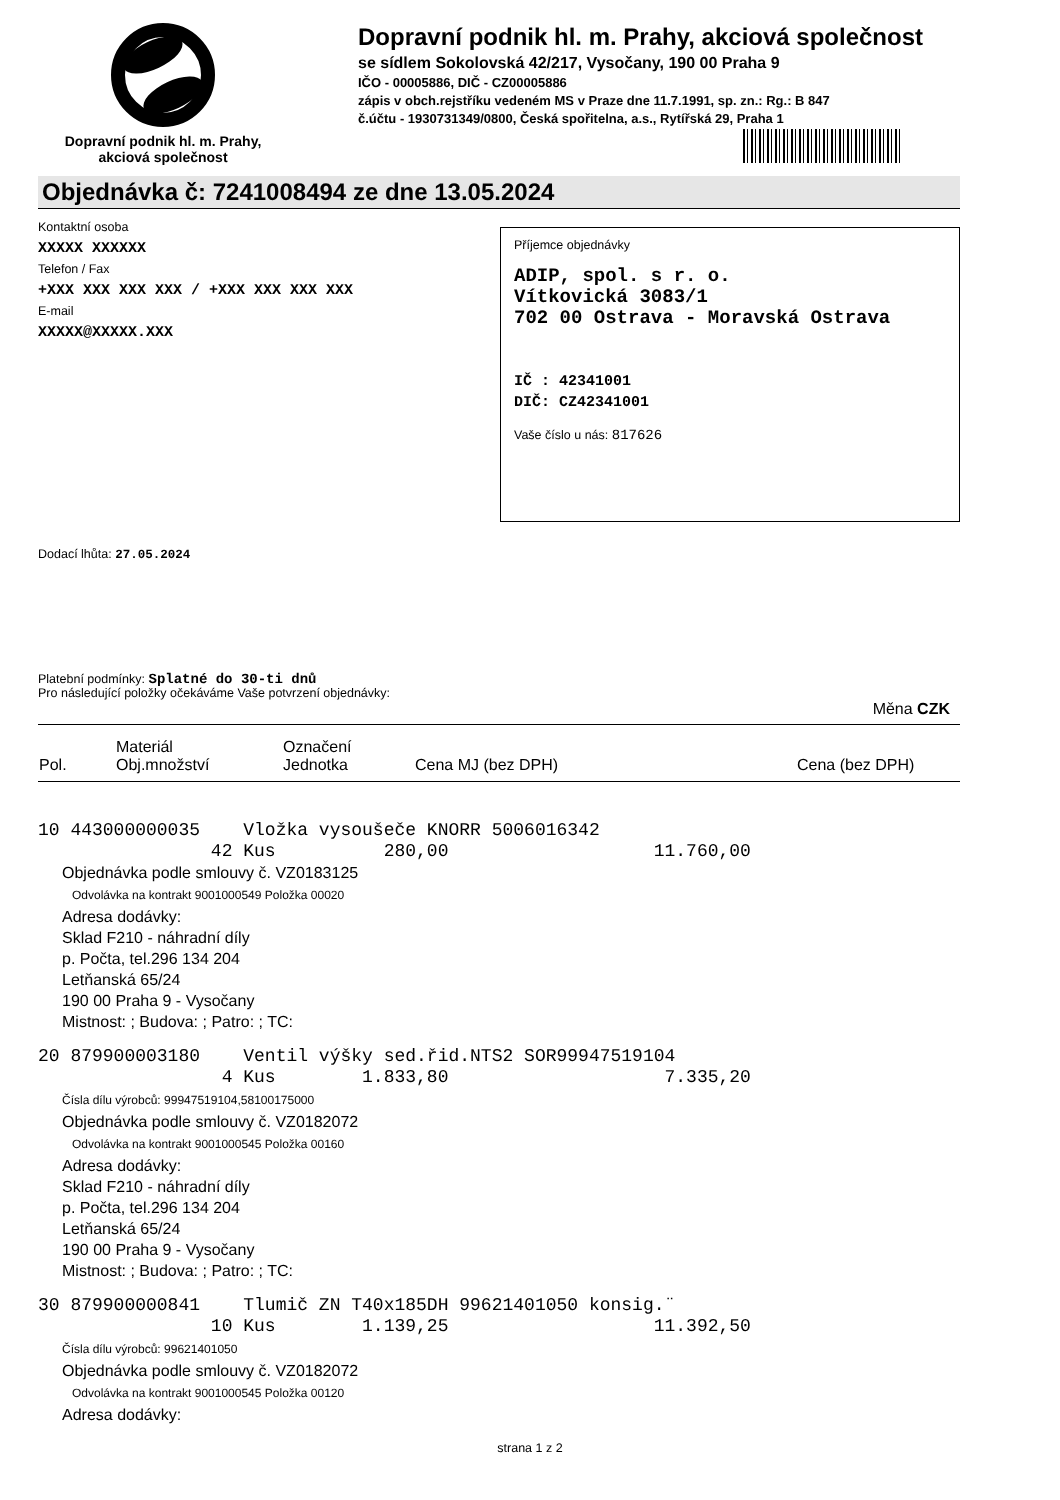Dopravní podnik hl. m. Prahy,
akciová společnost
Dopravní podnik hl. m. Prahy, akciová společnost
se sídlem Sokolovská 42/217, Vysočany, 190 00 Praha 9
IČO - 00005886, DIČ - CZ00005886
zápis v obch.rejstříku vedeném MS v Praze dne 11.7.1991, sp. zn.: Rg.: B 847
č.účtu - 1930731349/0800, Česká spořitelna, a.s., Rytířská 29, Praha 1
Objednávka č: 7241008494 ze dne 13.05.2024
Kontaktní osoba
XXXXX XXXXXX
Telefon / Fax
+XXX XXX XXX XXX / +XXX XXX XXX XXX
E-mail
XXXXX@XXXXX.XXX
Příjemce objednávky
ADIP, spol. s r. o.
Vítkovická 3083/1
702 00 Ostrava - Moravská Ostrava
IČ : 42341001
DIČ: CZ42341001
Vaše číslo u nás: 817626
Dodací lhůta: 27.05.2024
Platební podmínky: Splatné do 30-ti dnů
Pro následující položky očekáváme Vaše potvrzení objednávky:
Měna CZK
| Pol. | Materiál Obj.množství | Označení Jednotka | Cena MJ (bez DPH) | Cena (bez DPH) |
| --- | --- | --- | --- | --- |
10 443000000035 Vložka vysoušeče KNORR 5006016342 42 Kus 280,00 11.760,00
Objednávka podle smlouvy č. VZ0183125
Odvolávka na kontrakt 9001000549 Položka 00020
Adresa dodávky:
Sklad F210 - náhradní díly
p. Počta, tel.296 134 204
Letňanská 65/24
190 00 Praha 9 - Vysočany
Mistnost: ; Budova: ; Patro: ; TC:
20 879900003180 Ventil výšky sed.řid.NTS2 SOR99947519104 4 Kus 1.833,80 7.335,20
Čísla dílu výrobců: 99947519104,58100175000
Objednávka podle smlouvy č. VZ0182072
Odvolávka na kontrakt 9001000545 Položka 00160
Adresa dodávky:
Sklad F210 - náhradní díly
p. Počta, tel.296 134 204
Letňanská 65/24
190 00 Praha 9 - Vysočany
Mistnost: ; Budova: ; Patro: ; TC:
30 879900000841 Tlumič ZN T40x185DH 99621401050 konsig.¨ 10 Kus 1.139,25 11.392,50
Čísla dílu výrobců: 99621401050
Objednávka podle smlouvy č. VZ0182072
Odvolávka na kontrakt 9001000545 Položka 00120
Adresa dodávky:
strana 1 z 2